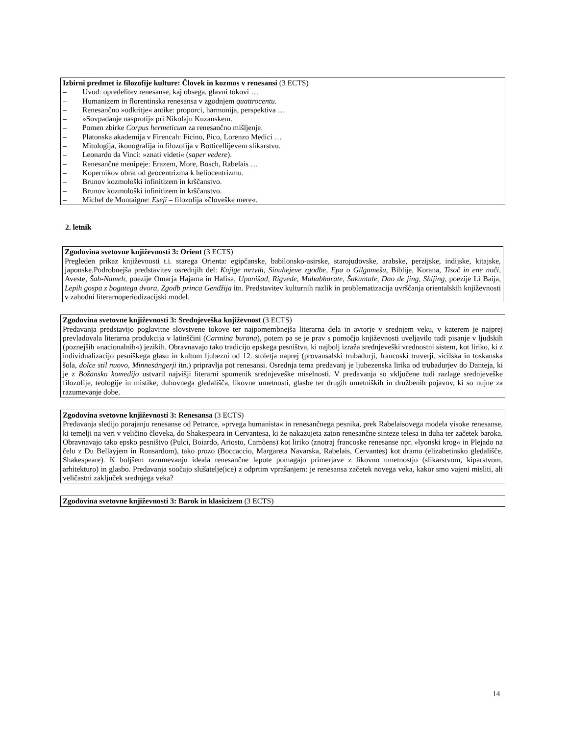Izbirni predmet iz filozofije kulture: Človek in kozmos v renesansi (3 ECTS)
– Uvod: opredelitev renesanse, kaj obsega, glavni tokovi …
– Humanizem in florentinska renesansa v zgodnjem quattrocentu.
– Renesančno »odkritje« antike: proporci, harmonija, perspektiva …
– »Sovpadanje nasprotij« pri Nikolaju Kuzanskem.
– Pomen zbirke Corpus hermeticum za renesančno mišljenje.
– Platonska akademija v Firencah: Ficino, Pico, Lorenzo Medici …
– Mitologija, ikonografija in filozofija v Botticellijevem slikarstvu.
– Leonardo da Vinci: »znati videti« (saper vedere).
– Renesančne menipeje: Erazem, More, Bosch, Rabelais …
– Kopernikov obrat od geocentrizma k heliocentrizmu.
– Brunov kozmološki infinitizem in krščanstvo.
– Brunov kozmološki infinitizem in krščanstvo.
– Michel de Montaigne: Eseji – filozofija »človeške mere«.
2. letnik
Zgodovina svetovne književnosti 3: Orient (3 ECTS)
Pregleden prikaz književnosti t.i. starega Orienta: egipčanske, babilonsko-asirske, starojudovske, arabske, perzijske, indijske, kitajske, japonske.Podrobnejša predstavitev osrednjih del: Knjige mrtvih, Sinuhejeve zgodbe, Epa o Gilgamešu, Biblije, Korana, Tisoč in ene noči, Aveste, Šah-Nameh, poezije Omarja Hajama in Hafisa, Upanišad, Rigvede, Mahabharate, Šakuntale, Dao de jing, Shijing, poezije Li Baija, Lepih gospa z bogatega dvora, Zgodb princa Gendžija itn. Predstavitev kulturnih razlik in problematizacija uvrščanja orientalskih književnosti v zahodni literarnoperiodizacijski model.
Zgodovina svetovne književnosti 3: Srednjeveška književnost (3 ECTS)
Predavanja predstavijo poglavitne slovstvene tokove ter najpomembnejša literarna dela in avtorje v srednjem veku, v katerem je najprej prevladovala literarna produkcija v latinščini (Carmina burana), potem pa se je prav s pomočjo književnosti uveljavilo tudi pisanje v ljudskih (poznejših »nacionalnih«) jezikih. Obravnavajo tako tradicijo epskega pesništva, ki najbolj izraža srednjeveški vrednostni sistem, kot liriko, ki z individualizacijo pesniškega glasu in kultom ljubezni od 12. stoletja naprej (provansalski trubadurji, francoski truverji, sicilska in toskanska šola, dolce stil nuovo, Minnesängerji itn.) pripravlja pot renesansi. Osrednja tema predavanj je ljubezenska lirika od trubadurjev do Danteja, ki je z Božansko komedijo ustvaril najvišji literarni spomenik srednjeveške miselnosti. V predavanja so vključene tudi razlage srednjeveške filozofije, teologije in mistike, duhovnega gledališča, likovne umetnosti, glasbe ter drugih umetniških in družbenih pojavov, ki so nujne za razumevanje dobe.
Zgodovina svetovne književnosti 3: Renesansa (3 ECTS)
Predavanja sledijo porajanju renesanse od Petrarce, »prvega humanista« in renesančnega pesnika, prek Rabelaisovega modela visoke renesanse, ki temelji na veri v veličino človeka, do Shakespeara in Cervantesa, ki že nakazujeta zaton renesančne sinteze telesa in duha ter začetek baroka. Obravnavajo tako epsko pesništvo (Pulci, Boiardo, Ariosto, Camõens) kot liriko (znotraj francoske renesanse npr. »lyonski krog« in Plejado na čelu z Du Bellayjem in Ronsardom), tako prozo (Boccaccio, Margareta Navarska, Rabelais, Cervantes) kot dramo (elizabetinsko gledališče, Shakespeare). K boljšem razumevanju ideala renesančne lepote pomagajo primerjave z likovno umetnostjo (slikarstvom, kiparstvom, arhitekturo) in glasbo. Predavanja soočajo slušatelje(ice) z odprtim vprašanjem: je renesansa začetek novega veka, kakor smo vajeni misliti, ali veličastni zaključek srednjega veka?
Zgodovina svetovne književnosti 3: Barok in klasicizem (3 ECTS)
14